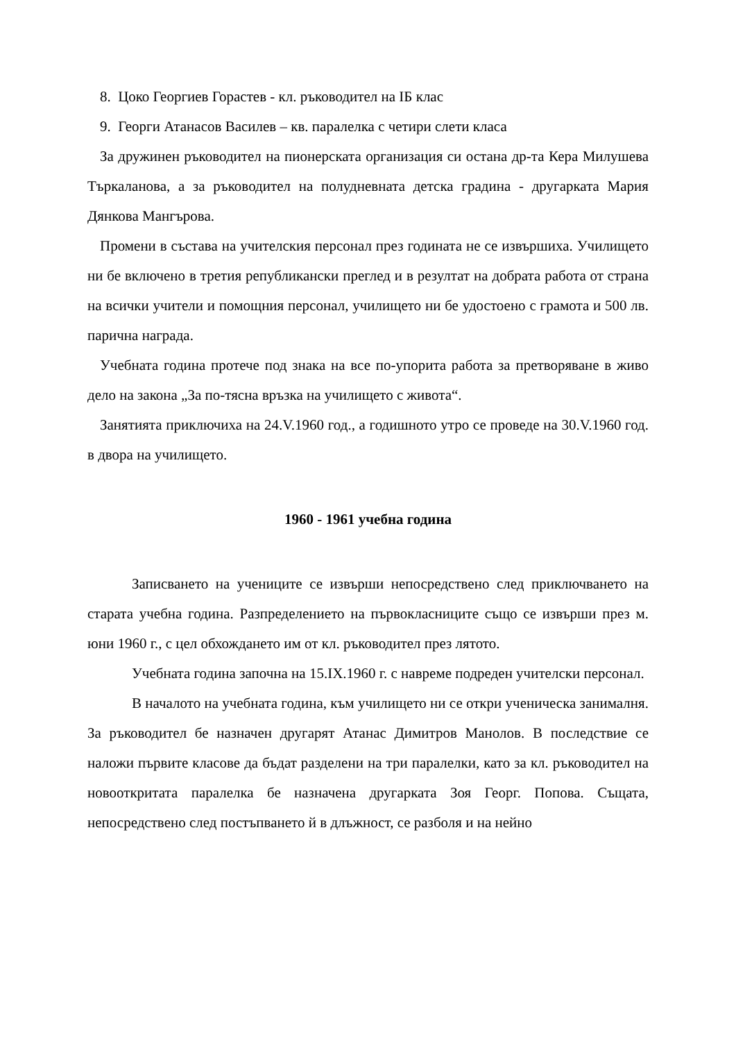8. Цоко Георгиев Горастев - кл. ръководител на IБ клас
9. Георги Атанасов Василев – кв. паралелка с четири слети класа
За дружинен ръководител на пионерската организация си остана др-та Кера Милушева Търкаланова, а за ръководител на полудневната детска градина - другарката Мария Дянкова Мангърова.
Промени в състава на учителския персонал през годината не се извършиха. Училището ни бе включено в третия републикански преглед и в резултат на добрата работа от страна на всички учители и помощния персонал, училището ни бе удостоено с грамота и 500 лв. парична награда.
Учебната година протече под знака на все по-упорита работа за претворяване в живо дело на закона „За по-тясна връзка на училището с живота“.
Занятията приключиха на 24.V.1960 год., а годишното утро се проведе на 30.V.1960 год. в двора на училището.
1960 - 1961 учебна година
Записването на учениците се извърши непосредствено след приключването на старата учебна година. Разпределението на първокласниците също се извърши през м. юни 1960 г., с цел обхождането им от кл. ръководител през лятото.
Учебната година започна на 15.IX.1960 г. с навреме подреден учителски персонал.
В началото на учебната година, към училището ни се откри ученическа занималня. За ръководител бе назначен другарят Атанас Димитров Манолов. В последствие се наложи първите класове да бъдат разделени на три паралелки, като за кл. ръководител на новооткритата паралелка бе назначена другарката Зоя Георг. Попова. Същата, непосредствено след постъпването й в длъжност, се разболя и на нейно